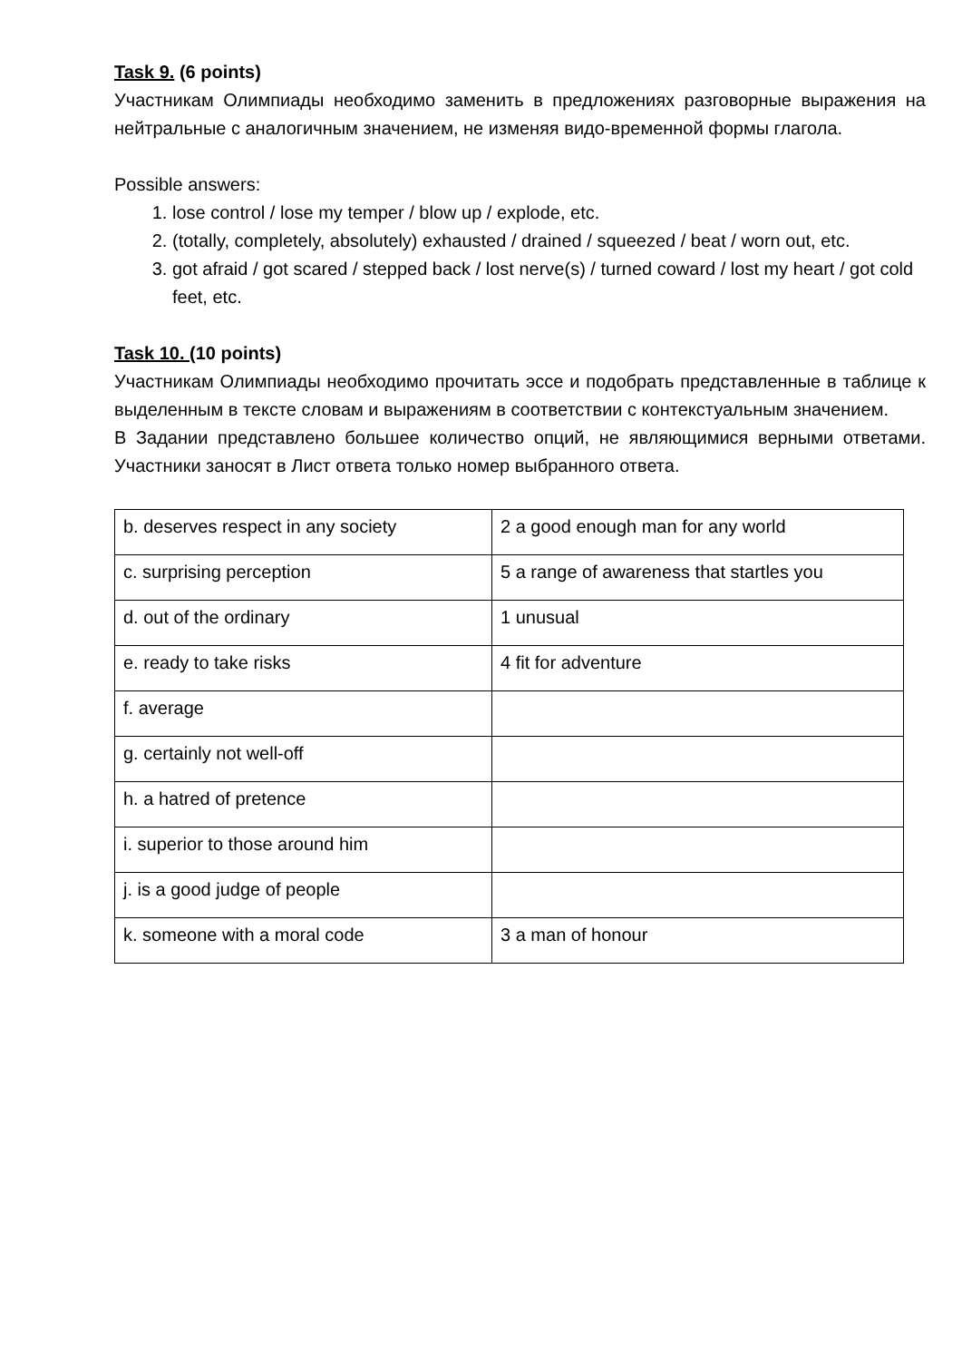Task 9. (6 points)
Участникам Олимпиады необходимо заменить в предложениях разговорные выражения на нейтральные с аналогичным значением, не изменяя видо-временной формы глагола.
Possible answers:
1. lose control / lose my temper / blow up / explode, etc.
2. (totally, completely, absolutely) exhausted / drained / squeezed / beat / worn out, etc.
3. got afraid / got scared / stepped back / lost nerve(s) / turned coward / lost my heart / got cold feet, etc.
Task 10. (10 points)
Участникам Олимпиады необходимо прочитать эссе и подобрать представленные в таблице к выделенным в тексте словам и выражениям в соответствии с контекстуальным значением.
В Задании представлено большее количество опций, не являющимися верными ответами. Участники заносят в Лист ответа только номер выбранного ответа.
| b. deserves respect in any society | 2 a good enough man for any world |
| c. surprising perception | 5 a range of awareness that startles you |
| d. out of the ordinary | 1 unusual |
| e. ready to take risks | 4 fit for adventure |
| f. average | |
| g. certainly not well-off | |
| h. a hatred of pretence | |
| i. superior to those around him | |
| j. is a good judge of people | |
| k. someone with a moral code | 3 a man of honour |